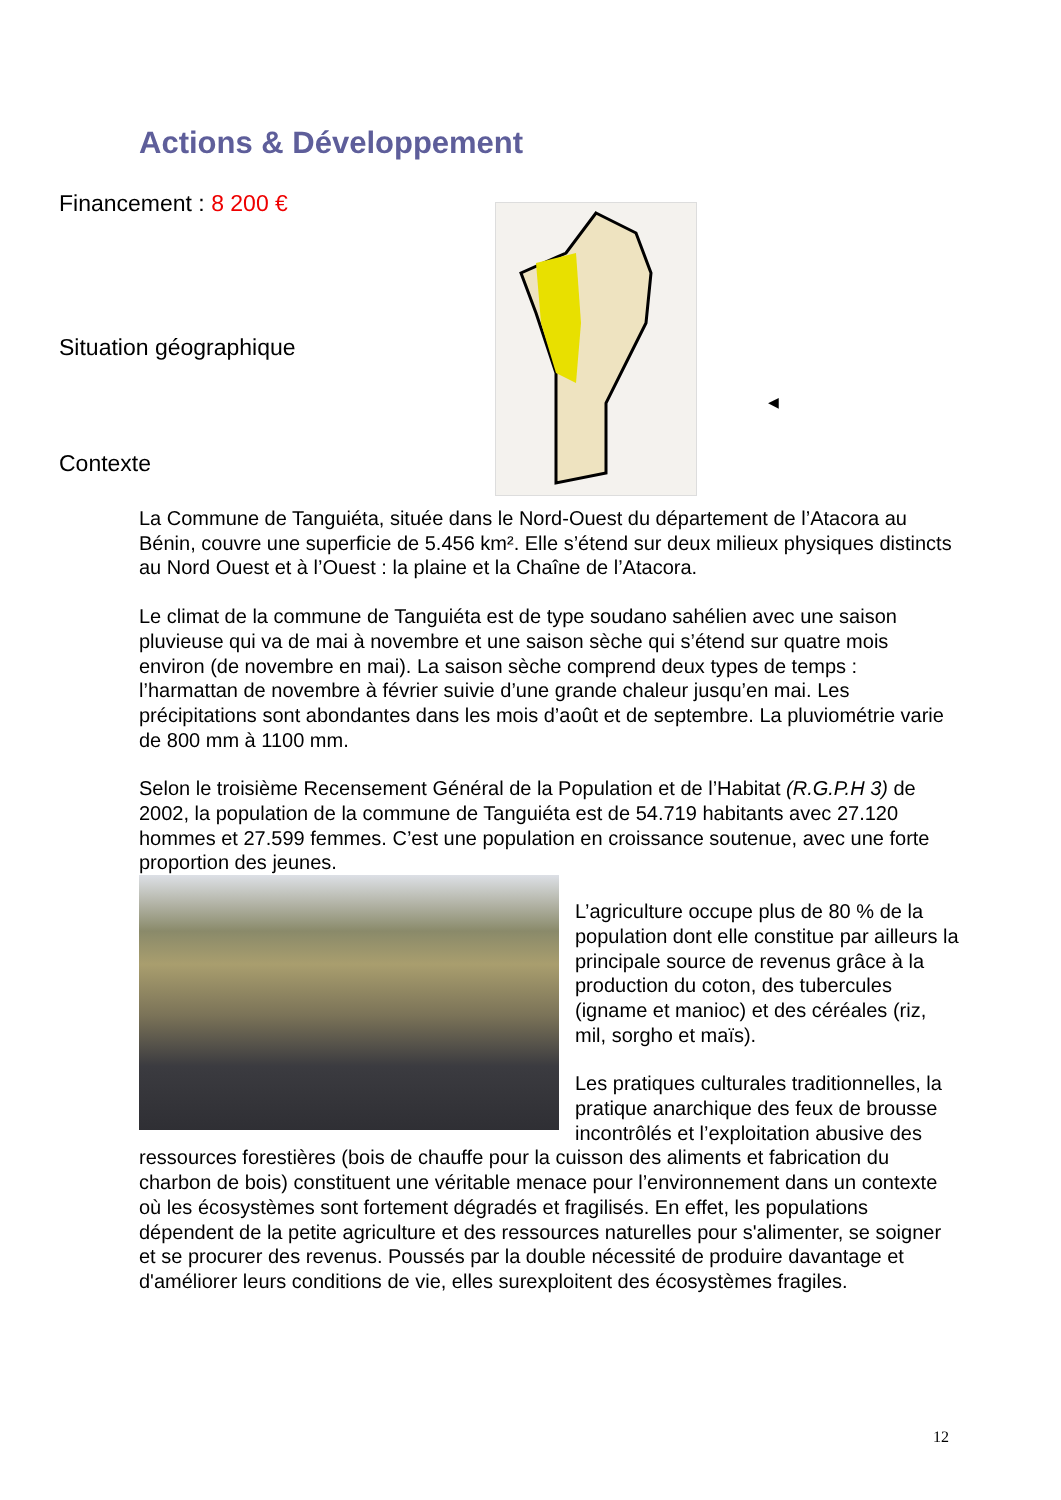Actions & Développement
Financement : 8 200 €
◀
Situation géographique
Contexte
La Commune de Tanguiéta, située dans le Nord-Ouest du département de l’Atacora au Bénin, couvre une superficie de 5.456 km². Elle s’étend sur deux milieux physiques distincts au Nord Ouest et à l’Ouest : la plaine et la Chaîne de l’Atacora.
Le climat de la commune de Tanguiéta est de type soudano sahélien avec une saison pluvieuse qui va de mai à novembre et une saison sèche qui s’étend sur quatre mois environ (de novembre en mai). La saison sèche comprend deux types de temps : l’harmattan de novembre à février suivie d’une grande chaleur jusqu’en mai. Les précipitations sont abondantes dans les mois d’août et de septembre. La pluviométrie varie de 800 mm à 1100 mm.
Selon le troisième Recensement Général de la Population et de l’Habitat (R.G.P.H 3) de 2002, la population de la commune de Tanguiéta est de 54.719 habitants avec 27.120 hommes et 27.599 femmes. C’est une population en croissance soutenue, avec une forte proportion des jeunes.
L’agriculture occupe plus de 80 % de la population dont elle constitue par ailleurs la principale source de revenus grâce à la production du coton, des tubercules (igname et manioc) et des céréales (riz, mil, sorgho et maïs).
Les pratiques culturales traditionnelles, la pratique anarchique des feux de brousse incontrôlés et l’exploitation abusive des ressources forestières (bois de chauffe pour la cuisson des aliments et fabrication du charbon de bois) constituent une véritable menace pour l’environnement dans un contexte où les écosystèmes sont fortement dégradés et fragilisés. En effet, les populations dépendent de la petite agriculture et des ressources naturelles pour s'alimenter, se soigner et se procurer des revenus. Poussés par la double nécessité de produire davantage et d'améliorer leurs conditions de vie, elles surexploitent des écosystèmes fragiles.
12